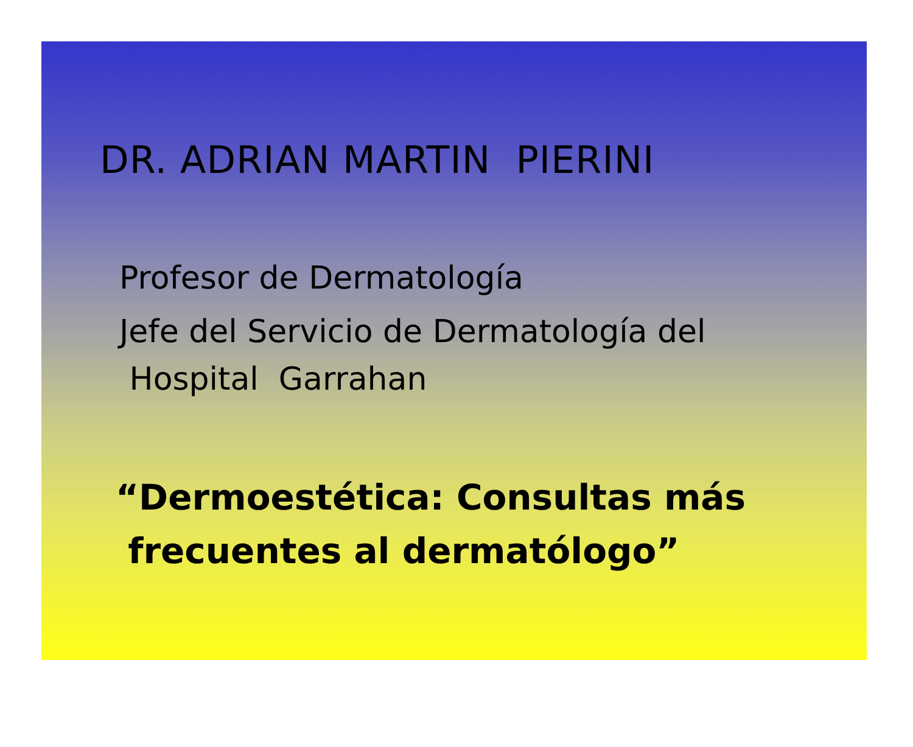DR. ADRIAN MARTIN PIERINI
Profesor de Dermatología
Jefe del Servicio de Dermatología del
Hospital Garrahan
“Dermoestética: Consultas más
frecuentes al dermatólogo”